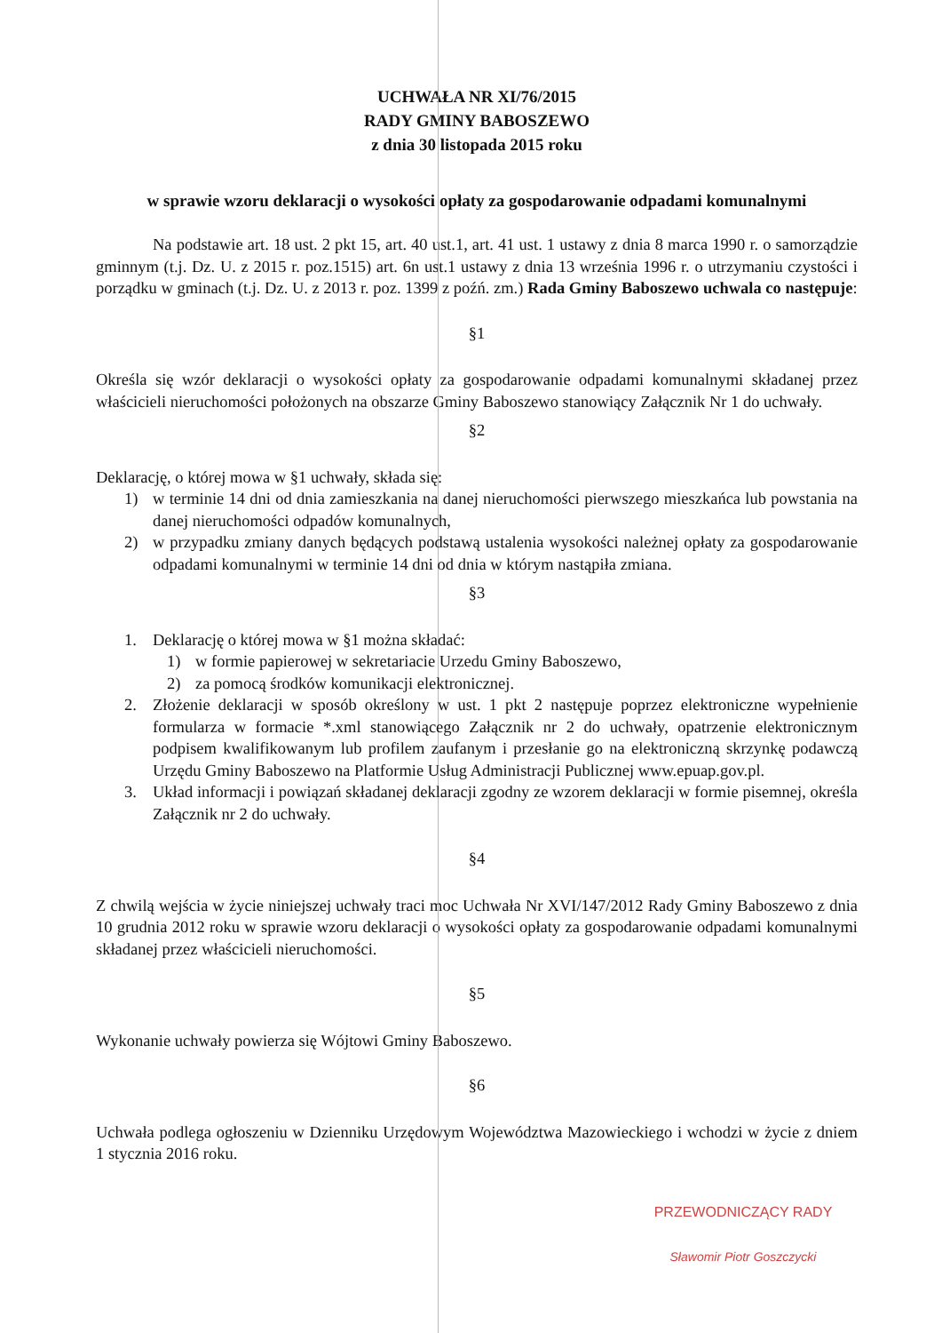UCHWAŁA NR XI/76/2015
RADY GMINY BABOSZEWO
z dnia 30 listopada 2015 roku
w sprawie wzoru deklaracji o wysokości opłaty za gospodarowanie odpadami komunalnymi
Na podstawie art. 18 ust. 2 pkt 15, art. 40 ust.1, art. 41 ust. 1 ustawy z dnia 8 marca 1990 r. o samorządzie gminnym (t.j. Dz. U. z 2015 r. poz.1515) art. 6n ust.1 ustawy z dnia 13 września 1996 r. o utrzymaniu czystości i porządku w gminach (t.j. Dz. U. z 2013 r. poz. 1399 z poźń. zm.) Rada Gminy Baboszewo uchwala co następuje:
§1
Określa się wzór deklaracji o wysokości opłaty za gospodarowanie odpadami komunalnymi składanej przez właścicieli nieruchomości położonych na obszarze Gminy Baboszewo stanowiący Załącznik Nr 1 do uchwały.
§2
Deklarację, o której mowa w §1 uchwały, składa się:
1) w terminie 14 dni od dnia zamieszkania na danej nieruchomości pierwszego mieszkańca lub powstania na danej nieruchomości odpadów komunalnych,
2) w przypadku zmiany danych będących podstawą ustalenia wysokości należnej opłaty za gospodarowanie odpadami komunalnymi w terminie 14 dni od dnia w którym nastąpiła zmiana.
§3
1. Deklarację o której mowa w §1 można składać:
1) w formie papierowej w sekretariacie Urzedu Gminy Baboszewo,
2) za pomocą środków komunikacji elektronicznej.
2. Złożenie deklaracji w sposób określony w ust. 1 pkt 2 następuje poprzez elektroniczne wypełnienie formularza w formacie *.xml stanowiącego Załącznik nr 2 do uchwały, opatrzenie elektronicznym podpisem kwalifikowanym lub profilem zaufanym i przesłanie go na elektroniczną skrzynkę podawczą Urzędu Gminy Baboszewo na Platformie Usług Administracji Publicznej www.epuap.gov.pl.
3. Układ informacji i powiązań składanej deklaracji zgodny ze wzorem deklaracji w formie pisemnej, określa Załącznik nr 2 do uchwały.
§4
Z chwilą wejścia w życie niniejszej uchwały traci moc Uchwała Nr XVI/147/2012 Rady Gminy Baboszewo z dnia 10 grudnia 2012 roku w sprawie wzoru deklaracji o wysokości opłaty za gospodarowanie odpadami komunalnymi składanej przez właścicieli nieruchomości.
§5
Wykonanie uchwały powierza się Wójtowi Gminy Baboszewo.
§6
Uchwała podlega ogłoszeniu w Dzienniku Urzędowym Województwa Mazowieckiego i wchodzi w życie z dniem 1 stycznia 2016 roku.
PRZEWODNICZĄCY RADY
Sławomir Piotr Goszczycki